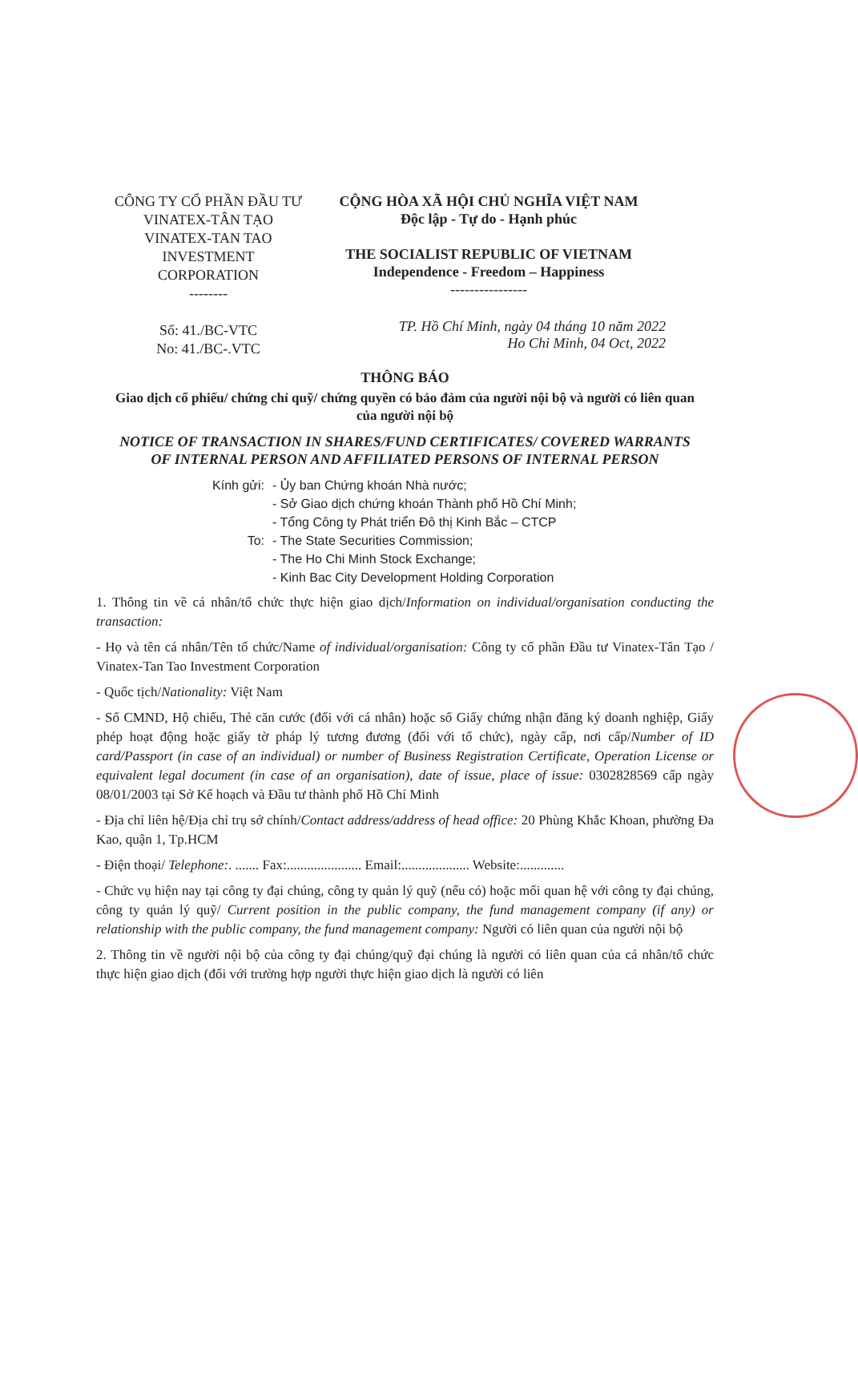CÔNG TY CỔ PHẦN ĐẦU TƯ VINATEX-TÂN TẠO
VINATEX-TAN TAO INVESTMENT CORPORATION
--------
Số: 41./BC-VTC
No: 41./BC-.VTC
CỘNG HÒA XÃ HỘI CHỦ NGHĨA VIỆT NAM
Độc lập - Tự do - Hạnh phúc
THE SOCIALIST REPUBLIC OF VIETNAM
Independence - Freedom – Happiness
----------------
TP. Hồ Chí Minh, ngày 04 tháng 10 năm 2022
Ho Chi Minh, 04 Oct, 2022
THÔNG BÁO
Giao dịch cổ phiếu/ chứng chỉ quỹ/ chứng quyền có bảo đảm của người nội bộ và người có liên quan của người nội bộ
NOTICE OF TRANSACTION IN SHARES/FUND CERTIFICATES/ COVERED WARRANTS OF INTERNAL PERSON AND AFFILIATED PERSONS OF INTERNAL PERSON
Kính gửi: - Ủy ban Chứng khoán Nhà nước;
- Sở Giao dịch chứng khoán Thành phố Hồ Chí Minh;
- Tổng Công ty Phát triển Đô thị Kinh Bắc – CTCP
To: - The State Securities Commission;
- The Ho Chi Minh Stock Exchange;
- Kinh Bac City Development Holding Corporation
1. Thông tin về cá nhân/tổ chức thực hiện giao dịch/Information on individual/organisation conducting the transaction:
- Họ và tên cá nhân/Tên tổ chức/Name of individual/organisation: Công ty cổ phần Đầu tư Vinatex-Tân Tạo / Vinatex-Tan Tao Investment Corporation
- Quốc tịch/Nationality: Việt Nam
- Số CMND, Hộ chiếu, Thẻ căn cước (đối với cá nhân) hoặc số Giấy chứng nhận đăng ký doanh nghiệp, Giấy phép hoạt động hoặc giấy tờ pháp lý tương đương (đối với tổ chức), ngày cấp, nơi cấp/Number of ID card/Passport (in case of an individual) or number of Business Registration Certificate, Operation License or equivalent legal document (in case of an organisation), date of issue, place of issue: 0302828569 cấp ngày 08/01/2003 tại Sở Kế hoạch và Đầu tư thành phố Hồ Chí Minh
- Địa chỉ liên hệ/Địa chỉ trụ sở chính/Contact address/address of head office: 20 Phùng Khắc Khoan, phường Đa Kao, quận 1, Tp.HCM
- Điện thoại/ Telephone:. ....... Fax:...................... Email:.................... Website:.............
- Chức vụ hiện nay tại công ty đại chúng, công ty quản lý quỹ (nếu có) hoặc mối quan hệ với công ty đại chúng, công ty quản lý quỹ/ Current position in the public company, the fund management company (if any) or relationship with the public company, the fund management company: Người có liên quan của người nội bộ
2. Thông tin về người nội bộ của công ty đại chúng/quỹ đại chúng là người có liên quan của cá nhân/tổ chức thực hiện giao dịch (đối với trường hợp người thực hiện giao dịch là người có liên